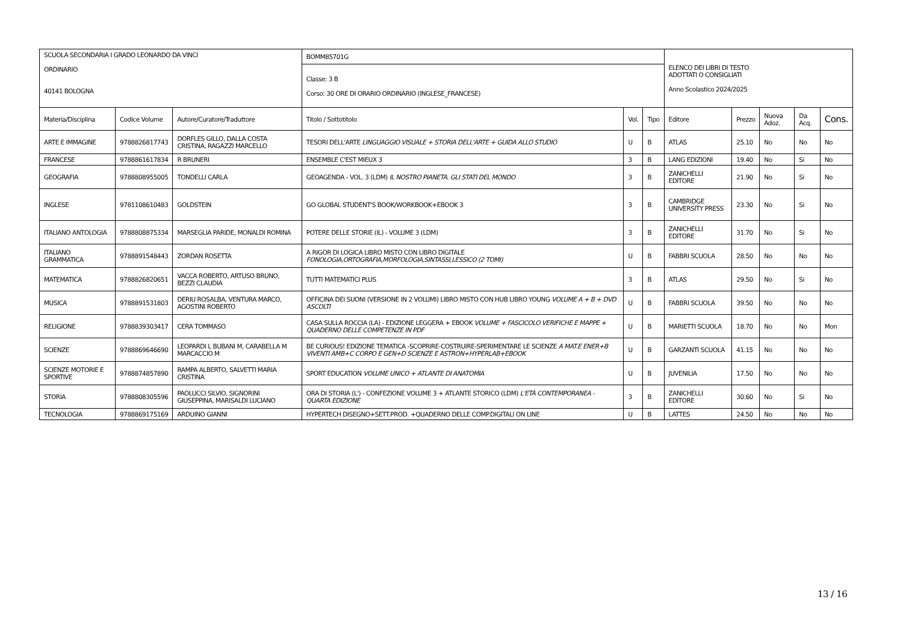| SCUOLA SECONDARIA I GRADO LEONARDO DA VINCI ORDINARIO 40141 BOLOGNA | | | BOMM85701G | | | ELENCO DEI LIBRI DI TESTO ADOTTATI O CONSIGLIATI Anno Scolastico 2024/2025 | | | | |
| | | | Classe: 3 B Corso: 30 ORE DI ORARIO ORDINARIO (INGLESE_FRANCESE) | | | | | | | |
| Materia/Disciplina | Codice Volume | Autore/Curatore/Traduttore | Titolo / Sottotitolo | Vol. | Tipo | Editore | Prezzo | Nuova Adoz. | Da Acq. | Cons. |
| ARTE E IMMAGINE | 9788826817743 | DORFLES GILLO, DALLA COSTA CRISTINA, RAGAZZI MARCELLO | TESORI DELL'ARTE LINGUAGGIO VISUALE + STORIA DELL'ARTE + GUIDA ALLO STUDIO | U | B | ATLAS | 25.10 | No | No | No |
| FRANCESE | 9788861617834 | R BRUNERI | ENSEMBLE C'EST MIEUX 3 | 3 | B | LANG EDIZIONI | 19.40 | No | Si | No |
| GEOGRAFIA | 9788808955005 | TONDELLI CARLA | GEOAGENDA - VOL. 3 (LDM) IL NOSTRO PIANETA. GLI STATI DEL MONDO | 3 | B | ZANICHELLI EDITORE | 21.90 | No | Si | No |
| INGLESE | 9781108610483 | GOLDSTEIN | GO GLOBAL STUDENT'S BOOK/WORKBOOK+EBOOK 3 | 3 | B | CAMBRIDGE UNIVERSITY PRESS | 23.30 | No | Si | No |
| ITALIANO ANTOLOGIA | 9788808875334 | MARSEGLIA PARIDE, MONALDI ROMINA | POTERE DELLE STORIE (IL) - VOLUME 3 (LDM) | 3 | B | ZANICHELLI EDITORE | 31.70 | No | Si | No |
| ITALIANO GRAMMATICA | 9788891548443 | ZORDAN ROSETTA | A RIGOR DI LOGICA LIBRO MISTO CON LIBRO DIGITALE FONOLOGIA,ORTOGRAFIA,MORFOLOGIA,SINTASSI,LESSICO (2 TOMI) | U | B | FABBRI SCUOLA | 28.50 | No | No | No |
| MATEMATICA | 9788826820651 | VACCA ROBERTO, ARTUSO BRUNO, BEZZI CLAUDIA | TUTTI MATEMATICI PLUS | 3 | B | ATLAS | 29.50 | No | Si | No |
| MUSICA | 9788891531803 | DERIU ROSALBA, VENTURA MARCO, AGOSTINI ROBERTO | OFFICINA DEI SUONI (VERSIONE IN 2 VOLUMI) LIBRO MISTO CON HUB LIBRO YOUNG VOLUME A + B + DVD ASCOLTI | U | B | FABBRI SCUOLA | 39.50 | No | No | No |
| RELIGIONE | 9788839303417 | CERA TOMMASO | CASA SULLA ROCCIA (LA) - EDIZIONE LEGGERA + EBOOK VOLUME + FASCICOLO VERIFICHE E MAPPE + QUADERNO DELLE COMPETENZE IN PDF | U | B | MARIETTI SCUOLA | 18.70 | No | No | Mon |
| SCIENZE | 9788869646690 | LEOPARDI L BUBANI M, CARABELLA M MARCACCIO M | BE CURIOUS! EDIZIONE TEMATICA -SCOPRIRE-COSTRUIRE-SPERIMENTARE LE SCIENZE A MAT.E ENER+B VIVENTI AMB+C CORPO E GEN+D SCIENZE E ASTRON+HYPERLAB+EBOOK | U | B | GARZANTI SCUOLA | 41.15 | No | No | No |
| SCIENZE MOTORIE E SPORTIVE | 9788874857890 | RAMPA ALBERTO, SALVETTI MARIA CRISTINA | SPORT EDUCATION VOLUME UNICO + ATLANTE DI ANATOMIA | U | B | JUVENILIA | 17.50 | No | No | No |
| STORIA | 9788808305596 | PAOLUCCI SILVIO, SIGNORINI GIUSEPPINA, MARISALDI LUCIANO | ORA DI STORIA (L') - CONFEZIONE VOLUME 3 + ATLANTE STORICO (LDM) L'ETÀ CONTEMPORANEA - QUARTA EDIZIONE | 3 | B | ZANICHELLI EDITORE | 30.60 | No | Si | No |
| TECNOLOGIA | 9788869175169 | ARDUINO GIANNI | HYPERTECH DISEGNO+SETT.PROD. +QUADERNO DELLE COMP.DIGITALI ON LINE | U | B | LATTES | 24.50 | No | No | No |
13 / 16